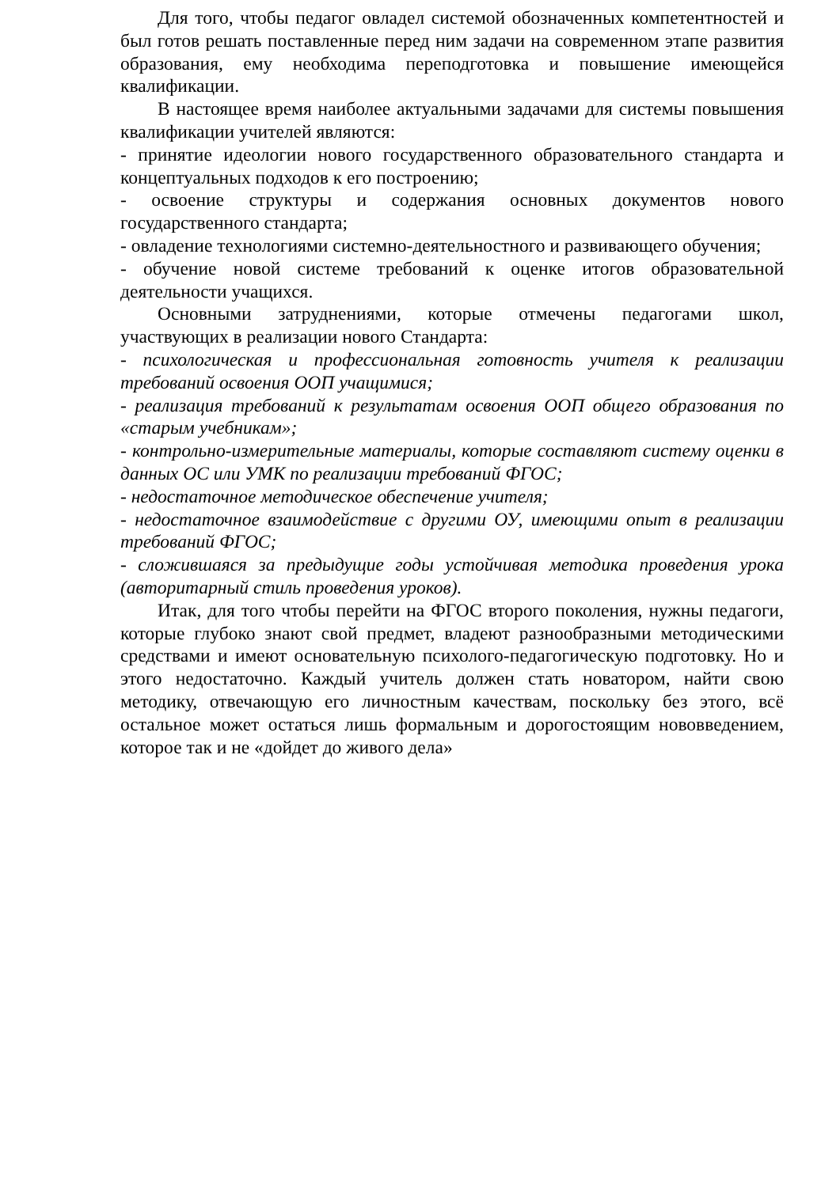Для того, чтобы педагог овладел системой обозначенных компетентностей и был готов решать поставленные перед ним задачи на современном этапе развития образования, ему необходима переподготовка и повышение имеющейся квалификации.
В настоящее время наиболее актуальными задачами для системы повышения квалификации учителей являются:
- принятие идеологии нового государственного образовательного стандарта и концептуальных подходов к его построению;
- освоение структуры и содержания основных документов нового государственного стандарта;
- овладение технологиями системно-деятельностного и развивающего обучения;
- обучение новой системе требований к оценке итогов образовательной деятельности учащихся.
Основными затруднениями, которые отмечены педагогами школ, участвующих в реализации нового Стандарта:
- психологическая и профессиональная готовность учителя к реализации требований освоения ООП учащимися;
- реализация требований к результатам освоения ООП общего образования по «старым учебникам»;
- контрольно-измерительные материалы, которые составляют систему оценки в данных ОС или УМК по реализации требований ФГОС;
- недостаточное методическое обеспечение учителя;
- недостаточное взаимодействие с другими ОУ, имеющими опыт в реализации требований ФГОС;
- сложившаяся за предыдущие годы устойчивая методика проведения урока (авторитарный стиль проведения уроков).
Итак, для того чтобы перейти на ФГОС второго поколения, нужны педагоги, которые глубоко знают свой предмет, владеют разнообразными методическими средствами и имеют основательную психолого-педагогическую подготовку. Но и этого недостаточно. Каждый учитель должен стать новатором, найти свою методику, отвечающую его личностным качествам, поскольку без этого, всё остальное может остаться лишь формальным и дорогостоящим нововведением, которое так и не «дойдет до живого дела»